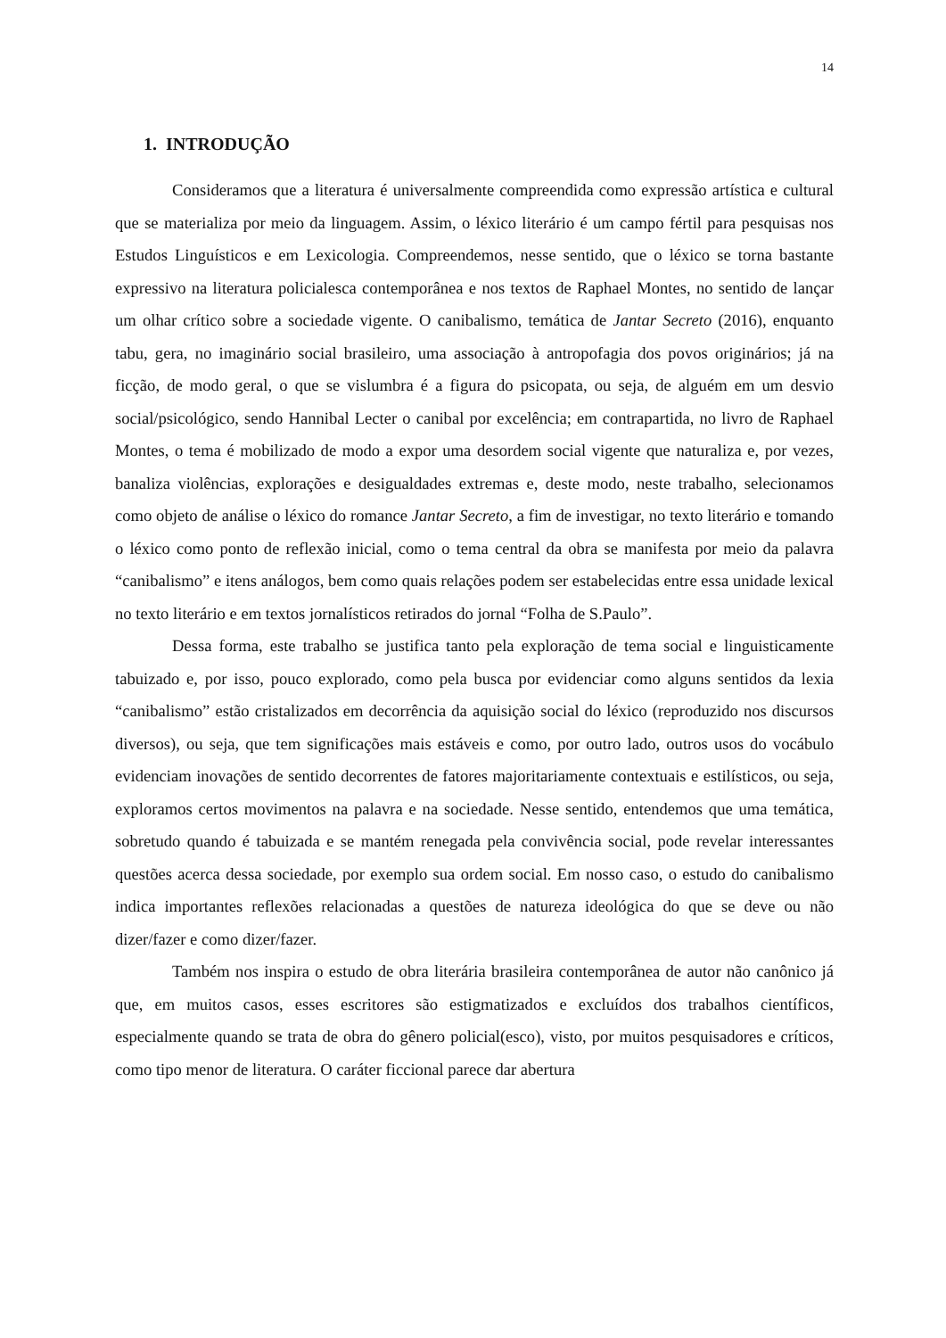14
1. INTRODUÇÃO
Consideramos que a literatura é universalmente compreendida como expressão artística e cultural que se materializa por meio da linguagem. Assim, o léxico literário é um campo fértil para pesquisas nos Estudos Linguísticos e em Lexicologia. Compreendemos, nesse sentido, que o léxico se torna bastante expressivo na literatura policialesca contemporânea e nos textos de Raphael Montes, no sentido de lançar um olhar crítico sobre a sociedade vigente. O canibalismo, temática de Jantar Secreto (2016), enquanto tabu, gera, no imaginário social brasileiro, uma associação à antropofagia dos povos originários; já na ficção, de modo geral, o que se vislumbra é a figura do psicopata, ou seja, de alguém em um desvio social/psicológico, sendo Hannibal Lecter o canibal por excelência; em contrapartida, no livro de Raphael Montes, o tema é mobilizado de modo a expor uma desordem social vigente que naturaliza e, por vezes, banaliza violências, explorações e desigualdades extremas e, deste modo, neste trabalho, selecionamos como objeto de análise o léxico do romance Jantar Secreto, a fim de investigar, no texto literário e tomando o léxico como ponto de reflexão inicial, como o tema central da obra se manifesta por meio da palavra “canibalismo” e itens análogos, bem como quais relações podem ser estabelecidas entre essa unidade lexical no texto literário e em textos jornalísticos retirados do jornal “Folha de S.Paulo”.
Dessa forma, este trabalho se justifica tanto pela exploração de tema social e linguisticamente tabuizado e, por isso, pouco explorado, como pela busca por evidenciar como alguns sentidos da lexia “canibalismo” estão cristalizados em decorrência da aquisição social do léxico (reproduzido nos discursos diversos), ou seja, que tem significações mais estáveis e como, por outro lado, outros usos do vocábulo evidenciam inovações de sentido decorrentes de fatores majoritariamente contextuais e estilísticos, ou seja, exploramos certos movimentos na palavra e na sociedade. Nesse sentido, entendemos que uma temática, sobretudo quando é tabuizada e se mantém renegada pela convivência social, pode revelar interessantes questões acerca dessa sociedade, por exemplo sua ordem social. Em nosso caso, o estudo do canibalismo indica importantes reflexões relacionadas a questões de natureza ideológica do que se deve ou não dizer/fazer e como dizer/fazer.
Também nos inspira o estudo de obra literária brasileira contemporânea de autor não canônico já que, em muitos casos, esses escritores são estigmatizados e excluídos dos trabalhos científicos, especialmente quando se trata de obra do gênero policial(esco), visto, por muitos pesquisadores e críticos, como tipo menor de literatura. O caráter ficcional parece dar abertura